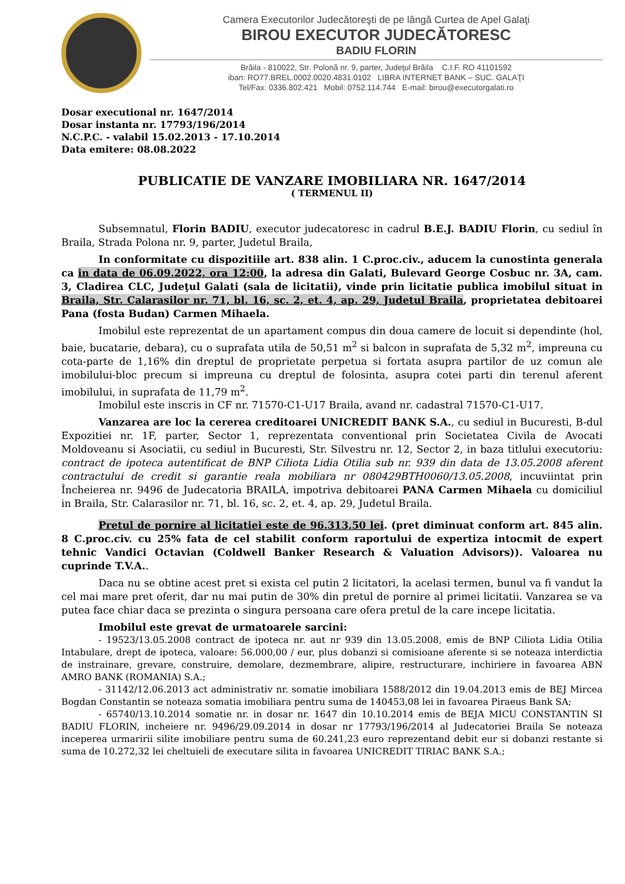Camera Executorilor Judecătoreşti de pe lângă Curtea de Apel Galaţi
BIROU EXECUTOR JUDECĂTORESC
BADIU FLORIN
Brăila - 810022, Str. Polonă nr. 9, parter, Judeţul Brăila C.I.F. RO 41101592
iban: RO77.BREL.0002.0020.4831.0102 LIBRA INTERNET BANK – SUC. GALAŢI
Tel/Fax: 0336.802.421 Mobil: 0752.114.744 E-mail: birou@executorgalati.ro
Dosar executional nr. 1647/2014
Dosar instanta nr. 17793/196/2014
N.C.P.C. - valabil 15.02.2013 - 17.10.2014
Data emitere: 08.08.2022
PUBLICATIE DE VANZARE IMOBILIARA NR. 1647/2014
( TERMENUL II)
Subsemnatul, Florin BADIU, executor judecatoresc in cadrul B.E.J. BADIU Florin, cu sediul în Braila, Strada Polona nr. 9, parter, Judetul Braila,
In conformitate cu dispozitiile art. 838 alin. 1 C.proc.civ., aducem la cunostinta generala ca in data de 06.09.2022, ora 12:00, la adresa din Galati, Bulevard George Cosbuc nr. 3A, cam. 3, Cladirea CLC, Judeţul Galati (sala de licitatii), vinde prin licitatie publica imobilul situat in Braila, Str. Calarasilor nr. 71, bl. 16, sc. 2, et. 4, ap. 29, Judetul Braila, proprietatea debitoarei Pana (fosta Budan) Carmen Mihaela.
Imobilul este reprezentat de un apartament compus din doua camere de locuit si dependinte (hol, baie, bucatarie, debara), cu o suprafata utila de 50,51 m<sup>2</sup> si balcon in suprafata de 5,32 m<sup>2</sup>, impreuna cu cota-parte de 1,16% din dreptul de proprietate perpetua si fortata asupra partilor de uz comun ale imobilului-bloc precum si impreuna cu dreptul de folosinta, asupra cotei parti din terenul aferent imobilului, in suprafata de 11,79 m<sup>2</sup>.
Imobilul este inscris in CF nr. 71570-C1-U17 Braila, avand nr. cadastral 71570-C1-U17.
Vanzarea are loc la cererea creditoarei UNICREDIT BANK S.A., cu sediul in Bucuresti, B-dul Expozitiei nr. 1F, parter, Sector 1, reprezentata conventional prin Societatea Civila de Avocati Moldoveanu si Asociatii, cu sediul in Bucuresti, Str. Silvestru nr. 12, Sector 2, in baza titlului executoriu: contract de ipoteca autentificat de BNP Ciliota Lidia Otilia sub nr. 939 din data de 13.05.2008 aferent contractului de credit si garantie reala mobiliara nr 080429BTH0060/13.05.2008, incuviintat prin Încheierea nr. 9496 de Judecatoria BRAILA, impotriva debitoarei PANA Carmen Mihaela cu domiciliul in Braila, Str. Calarasilor nr. 71, bl. 16, sc. 2, et. 4, ap. 29, Judetul Braila.
Pretul de pornire al licitatiei este de 96.313,50 lei. (pret diminuat conform art. 845 alin. 8 C.proc.civ. cu 25% fata de cel stabilit conform raportului de expertiza intocmit de expert tehnic Vandici Octavian (Coldwell Banker Research & Valuation Advisors)). Valoarea nu cuprinde T.V.A..
Daca nu se obtine acest pret si exista cel putin 2 licitatori, la acelasi termen, bunul va fi vandut la cel mai mare pret oferit, dar nu mai putin de 30% din pretul de pornire al primei licitatii. Vanzarea se va putea face chiar daca se prezinta o singura persoana care ofera pretul de la care incepe licitatia.
Imobilul este grevat de urmatoarele sarcini:
- 19523/13.05.2008 contract de ipoteca nr. aut nr 939 din 13.05.2008, emis de BNP Ciliota Lidia Otilia Intabulare, drept de ipoteca, valoare: 56.000,00 / eur, plus dobanzi si comisioane aferente si se noteaza interdictia de instrainare, grevare, construire, demolare, dezmembrare, alipire, restructurare, inchiriere in favoarea ABN AMRO BANK (ROMANIA) S.A.;
- 31142/12.06.2013 act administrativ nr. somatie imobiliara 1588/2012 din 19.04.2013 emis de BEJ Mircea Bogdan Constantin se noteaza somatia imobiliara pentru suma de 140453,08 lei in favoarea Piraeus Bank SA;
- 65740/13.10.2014 somatie nr. in dosar nr. 1647 din 10.10.2014 emis de BEJA MICU CONSTANTIN SI BADIU FLORIN, incheiere nr. 9496/29.09.2014 in dosar nr 17793/196/2014 al Judecatoriei Braila Se noteaza inceperea urmaririi silite imobiliare pentru suma de 60.241,23 euro reprezentand debit eur si dobanzi restante si suma de 10.272,32 lei cheltuieli de executare silita in favoarea UNICREDIT TIRIAC BANK S.A.;